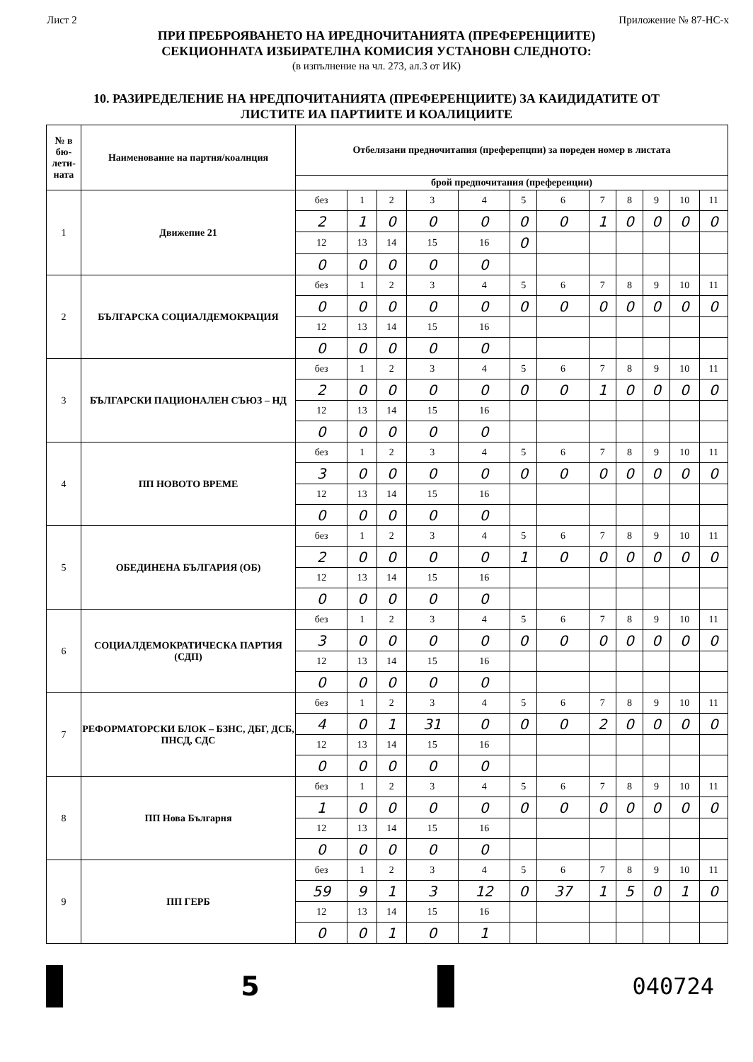Лист 2 Приложение № 87-НС-х
ПРИ ПРЕБРОЯВАНЕТО НА ИРЕДНОЧИТАНИЯТА (ПРЕФЕРЕНЦИИТЕ)
СЕКЦИОННАТА ИЗБИРАТЕЛНА КОМИСИЯ УСТАНОВН СЛЕДНОТО:
(в изпълнение на чл. 273, ал.3 от ИК)
10. РАЗИРЕДЕЛЕНИЕ НА НРЕДПОЧИТАНИЯТА (ПРЕФЕРЕНЦИИТЕ) ЗА КАИДИДАТИТЕ ОТ
ЛИСТИТЕ ИА ПАРТИИТЕ И КОАЛИЦИИТЕ
| № в бю-лети-ната | Наименование на партня/коалнция | Отбелязани предночитапия (преферепцпи) за пореден номер в листата | | | | | | | | | | | |
| --- | --- | --- | --- | --- | --- | --- | --- | --- | --- | --- | --- | --- | --- |
| | | брой предпочитания (префереиции) | | | | | | | | | | | |
| 1 | Движепие 21 | без | 1 | 2 | 3 | 4 | 5 | 6 | 7 | 8 | 9 | 10 | 11 |
| | | 2 | 1 | 0 | 0 | 0 | 0 | 0 | 1 | 0 | 0 | 0 | 0 |
| | | 12 | 13 | 14 | 15 | 16 | 0 | | | | | | |
| | | 0 | 0 | 0 | 0 | 0 | | | | | | | |
| 2 | БЪЛГАРСКА СОЦИАЛДЕМОКРАЦИЯ | без | 1 | 2 | 3 | 4 | 5 | 6 | 7 | 8 | 9 | 10 | 11 |
| | | 0 | 0 | 0 | 0 | 0 | 0 | 0 | 0 | 0 | 0 | 0 | 0 |
| | | 12 | 13 | 14 | 15 | 16 | | | | | | | |
| | | 0 | 0 | 0 | 0 | 0 | | | | | | | |
| 3 | БЪЛГАРСКИ ПАЦИОНАЛЕН СЪЮЗ – НД | без | 1 | 2 | 3 | 4 | 5 | 6 | 7 | 8 | 9 | 10 | 11 |
| | | 2 | 0 | 0 | 0 | 0 | 0 | 0 | 1 | 0 | 0 | 0 | 0 |
| | | 12 | 13 | 14 | 15 | 16 | | | | | | | |
| | | 0 | 0 | 0 | 0 | 0 | | | | | | | |
| 4 | ПП НОВОТО ВРЕМЕ | без | 1 | 2 | 3 | 4 | 5 | 6 | 7 | 8 | 9 | 10 | 11 |
| | | 3 | 0 | 0 | 0 | 0 | 0 | 0 | 0 | 0 | 0 | 0 | 0 |
| | | 12 | 13 | 14 | 15 | 16 | | | | | | | |
| | | 0 | 0 | 0 | 0 | 0 | | | | | | | |
| 5 | ОБЕДИНЕНА БЪЛГАРИЯ (ОБ) | без | 1 | 2 | 3 | 4 | 5 | 6 | 7 | 8 | 9 | 10 | 11 |
| | | 2 | 0 | 0 | 0 | 0 | 1 | 0 | 0 | 0 | 0 | 0 | 0 |
| | | 12 | 13 | 14 | 15 | 16 | | | | | | | |
| | | 0 | 0 | 0 | 0 | 0 | | | | | | | |
| 6 | СОЦИАЛДЕМОКРАТИЧЕСКА ПАРТИЯ (СДП) | без | 1 | 2 | 3 | 4 | 5 | 6 | 7 | 8 | 9 | 10 | 11 |
| | | 3 | 0 | 0 | 0 | 0 | 0 | 0 | 0 | 0 | 0 | 0 | 0 |
| | | 12 | 13 | 14 | 15 | 16 | | | | | | | |
| | | 0 | 0 | 0 | 0 | 0 | | | | | | | |
| 7 | РЕФОРМАТОРСКИ БЛОК – БЗНС, ДБГ, ДСБ, ПНСД, СДС | без | 1 | 2 | 3 | 4 | 5 | 6 | 7 | 8 | 9 | 10 | 11 |
| | | 4 | 0 | 1 | 31 | 0 | 0 | 0 | 2 | 0 | 0 | 0 | 0 |
| | | 12 | 13 | 14 | 15 | 16 | | | | | | | |
| | | 0 | 0 | 0 | 0 | 0 | | | | | | | |
| 8 | ПП Нова Българня | без | 1 | 2 | 3 | 4 | 5 | 6 | 7 | 8 | 9 | 10 | 11 |
| | | 1 | 0 | 0 | 0 | 0 | 0 | 0 | 0 | 0 | 0 | 0 | 0 |
| | | 12 | 13 | 14 | 15 | 16 | | | | | | | |
| | | 0 | 0 | 0 | 0 | 0 | | | | | | | |
| 9 | ПП ГЕРБ | без | 1 | 2 | 3 | 4 | 5 | 6 | 7 | 8 | 9 | 10 | 11 |
| | | 59 | 9 | 1 | 3 | 12 | 0 | 37 | 1 | 5 | 0 | 1 | 0 |
| | | 12 | 13 | 14 | 15 | 16 | | | | | | | |
| | | 0 | 0 | 1 | 0 | 1 | | | | | | | |
5
040724